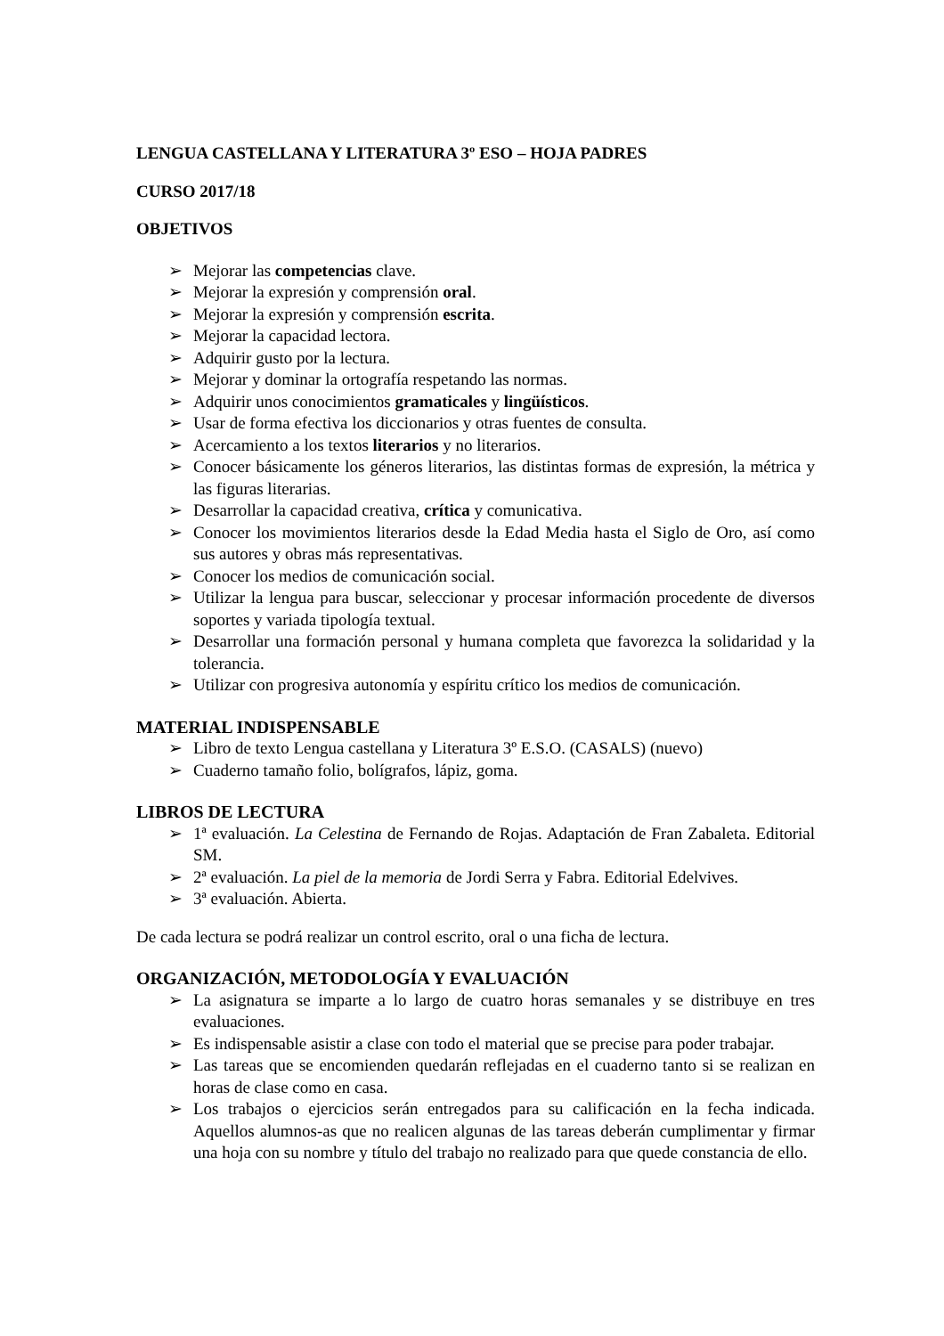LENGUA CASTELLANA Y LITERATURA 3º ESO – HOJA PADRES
CURSO 2017/18
OBJETIVOS
➢ Mejorar las competencias clave.
➢ Mejorar la expresión y comprensión oral.
➢ Mejorar la expresión y comprensión escrita.
➢ Mejorar la capacidad lectora.
➢ Adquirir gusto por la lectura.
➢ Mejorar y dominar la ortografía respetando las normas.
➢ Adquirir unos conocimientos gramaticales y lingüísticos.
➢ Usar de forma efectiva los diccionarios y otras fuentes de consulta.
➢ Acercamiento a los textos literarios y no literarios.
➢ Conocer básicamente los géneros literarios, las distintas formas de expresión, la métrica y las figuras literarias.
➢ Desarrollar la capacidad creativa, crítica y comunicativa.
➢ Conocer los movimientos literarios desde la Edad Media hasta el Siglo de Oro, así como sus autores y obras más representativas.
➢ Conocer los medios de comunicación social.
➢ Utilizar la lengua para buscar, seleccionar y procesar información procedente de diversos soportes y variada tipología textual.
➢ Desarrollar una formación personal y humana completa que favorezca la solidaridad y la tolerancia.
➢ Utilizar con progresiva autonomía y espíritu crítico los medios de comunicación.
MATERIAL INDISPENSABLE
➢ Libro de texto Lengua castellana y Literatura 3º E.S.O. (CASALS) (nuevo)
➢ Cuaderno tamaño folio, bolígrafos, lápiz, goma.
LIBROS DE LECTURA
➢ 1ª evaluación. La Celestina de Fernando de Rojas. Adaptación de Fran Zabaleta. Editorial SM.
➢ 2ª evaluación. La piel de la memoria de Jordi Serra y Fabra. Editorial Edelvives.
➢ 3ª evaluación. Abierta.
De cada lectura se podrá realizar un control escrito, oral o una ficha de lectura.
ORGANIZACIÓN, METODOLOGÍA Y EVALUACIÓN
➢ La asignatura se imparte a lo largo de cuatro horas semanales y se distribuye en tres evaluaciones.
➢ Es indispensable asistir a clase con todo el material que se precise para poder trabajar.
➢ Las tareas que se encomienden quedarán reflejadas en el cuaderno tanto si se realizan en horas de clase como en casa.
➢ Los trabajos o ejercicios serán entregados para su calificación en la fecha indicada. Aquellos alumnos-as que no realicen algunas de las tareas deberán cumplimentar y firmar una hoja con su nombre y título del trabajo no realizado para que quede constancia de ello.